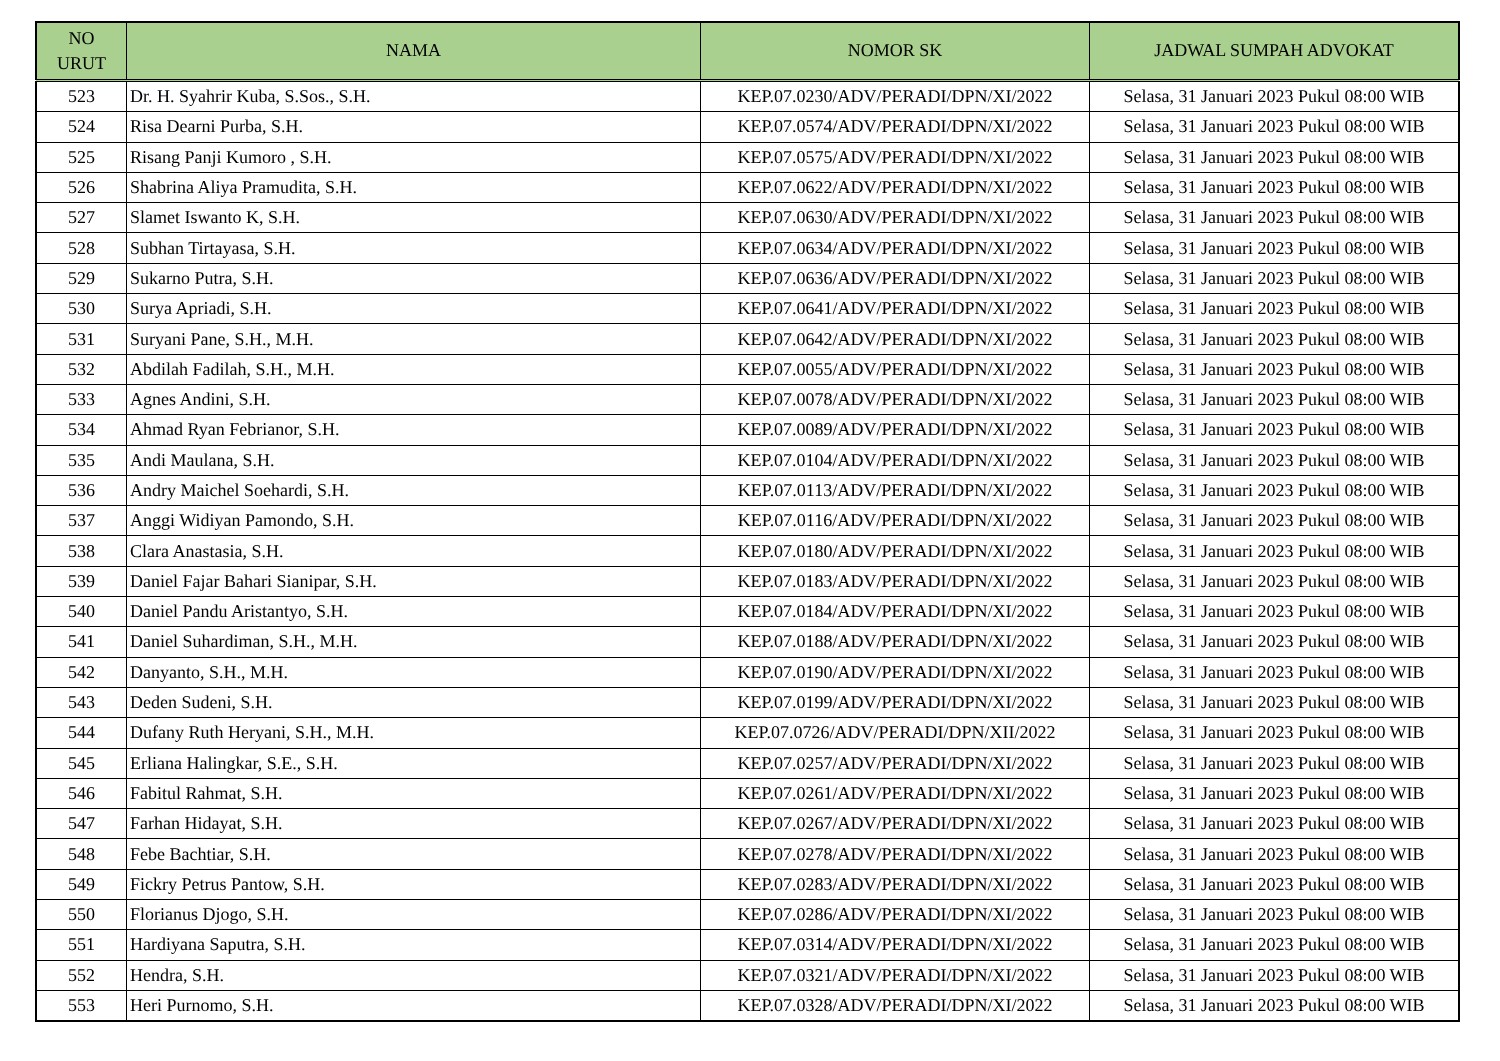| NO URUT | NAMA | NOMOR SK | JADWAL SUMPAH ADVOKAT |
| --- | --- | --- | --- |
| 523 | Dr. H. Syahrir Kuba, S.Sos., S.H. | KEP.07.0230/ADV/PERADI/DPN/XI/2022 | Selasa, 31 Januari 2023 Pukul 08:00 WIB |
| 524 | Risa Dearni Purba, S.H. | KEP.07.0574/ADV/PERADI/DPN/XI/2022 | Selasa, 31 Januari 2023 Pukul 08:00 WIB |
| 525 | Risang Panji Kumoro , S.H. | KEP.07.0575/ADV/PERADI/DPN/XI/2022 | Selasa, 31 Januari 2023 Pukul 08:00 WIB |
| 526 | Shabrina Aliya Pramudita, S.H. | KEP.07.0622/ADV/PERADI/DPN/XI/2022 | Selasa, 31 Januari 2023 Pukul 08:00 WIB |
| 527 | Slamet Iswanto K, S.H. | KEP.07.0630/ADV/PERADI/DPN/XI/2022 | Selasa, 31 Januari 2023 Pukul 08:00 WIB |
| 528 | Subhan Tirtayasa, S.H. | KEP.07.0634/ADV/PERADI/DPN/XI/2022 | Selasa, 31 Januari 2023 Pukul 08:00 WIB |
| 529 | Sukarno Putra, S.H. | KEP.07.0636/ADV/PERADI/DPN/XI/2022 | Selasa, 31 Januari 2023 Pukul 08:00 WIB |
| 530 | Surya Apriadi, S.H. | KEP.07.0641/ADV/PERADI/DPN/XI/2022 | Selasa, 31 Januari 2023 Pukul 08:00 WIB |
| 531 | Suryani Pane, S.H., M.H. | KEP.07.0642/ADV/PERADI/DPN/XI/2022 | Selasa, 31 Januari 2023 Pukul 08:00 WIB |
| 532 | Abdilah Fadilah, S.H., M.H. | KEP.07.0055/ADV/PERADI/DPN/XI/2022 | Selasa, 31 Januari 2023 Pukul 08:00 WIB |
| 533 | Agnes Andini, S.H. | KEP.07.0078/ADV/PERADI/DPN/XI/2022 | Selasa, 31 Januari 2023 Pukul 08:00 WIB |
| 534 | Ahmad Ryan Febrianor, S.H. | KEP.07.0089/ADV/PERADI/DPN/XI/2022 | Selasa, 31 Januari 2023 Pukul 08:00 WIB |
| 535 | Andi Maulana, S.H. | KEP.07.0104/ADV/PERADI/DPN/XI/2022 | Selasa, 31 Januari 2023 Pukul 08:00 WIB |
| 536 | Andry Maichel Soehardi, S.H. | KEP.07.0113/ADV/PERADI/DPN/XI/2022 | Selasa, 31 Januari 2023 Pukul 08:00 WIB |
| 537 | Anggi Widiyan Pamondo, S.H. | KEP.07.0116/ADV/PERADI/DPN/XI/2022 | Selasa, 31 Januari 2023 Pukul 08:00 WIB |
| 538 | Clara Anastasia, S.H. | KEP.07.0180/ADV/PERADI/DPN/XI/2022 | Selasa, 31 Januari 2023 Pukul 08:00 WIB |
| 539 | Daniel Fajar Bahari Sianipar, S.H. | KEP.07.0183/ADV/PERADI/DPN/XI/2022 | Selasa, 31 Januari 2023 Pukul 08:00 WIB |
| 540 | Daniel Pandu Aristantyo, S.H. | KEP.07.0184/ADV/PERADI/DPN/XI/2022 | Selasa, 31 Januari 2023 Pukul 08:00 WIB |
| 541 | Daniel Suhardiman, S.H., M.H. | KEP.07.0188/ADV/PERADI/DPN/XI/2022 | Selasa, 31 Januari 2023 Pukul 08:00 WIB |
| 542 | Danyanto, S.H., M.H. | KEP.07.0190/ADV/PERADI/DPN/XI/2022 | Selasa, 31 Januari 2023 Pukul 08:00 WIB |
| 543 | Deden Sudeni, S.H. | KEP.07.0199/ADV/PERADI/DPN/XI/2022 | Selasa, 31 Januari 2023 Pukul 08:00 WIB |
| 544 | Dufany Ruth Heryani, S.H., M.H. | KEP.07.0726/ADV/PERADI/DPN/XII/2022 | Selasa, 31 Januari 2023 Pukul 08:00 WIB |
| 545 | Erliana Halingkar, S.E., S.H. | KEP.07.0257/ADV/PERADI/DPN/XI/2022 | Selasa, 31 Januari 2023 Pukul 08:00 WIB |
| 546 | Fabitul Rahmat, S.H. | KEP.07.0261/ADV/PERADI/DPN/XI/2022 | Selasa, 31 Januari 2023 Pukul 08:00 WIB |
| 547 | Farhan Hidayat, S.H. | KEP.07.0267/ADV/PERADI/DPN/XI/2022 | Selasa, 31 Januari 2023 Pukul 08:00 WIB |
| 548 | Febe Bachtiar, S.H. | KEP.07.0278/ADV/PERADI/DPN/XI/2022 | Selasa, 31 Januari 2023 Pukul 08:00 WIB |
| 549 | Fickry Petrus Pantow, S.H. | KEP.07.0283/ADV/PERADI/DPN/XI/2022 | Selasa, 31 Januari 2023 Pukul 08:00 WIB |
| 550 | Florianus Djogo, S.H. | KEP.07.0286/ADV/PERADI/DPN/XI/2022 | Selasa, 31 Januari 2023 Pukul 08:00 WIB |
| 551 | Hardiyana Saputra, S.H. | KEP.07.0314/ADV/PERADI/DPN/XI/2022 | Selasa, 31 Januari 2023 Pukul 08:00 WIB |
| 552 | Hendra, S.H. | KEP.07.0321/ADV/PERADI/DPN/XI/2022 | Selasa, 31 Januari 2023 Pukul 08:00 WIB |
| 553 | Heri Purnomo, S.H. | KEP.07.0328/ADV/PERADI/DPN/XI/2022 | Selasa, 31 Januari 2023 Pukul 08:00 WIB |